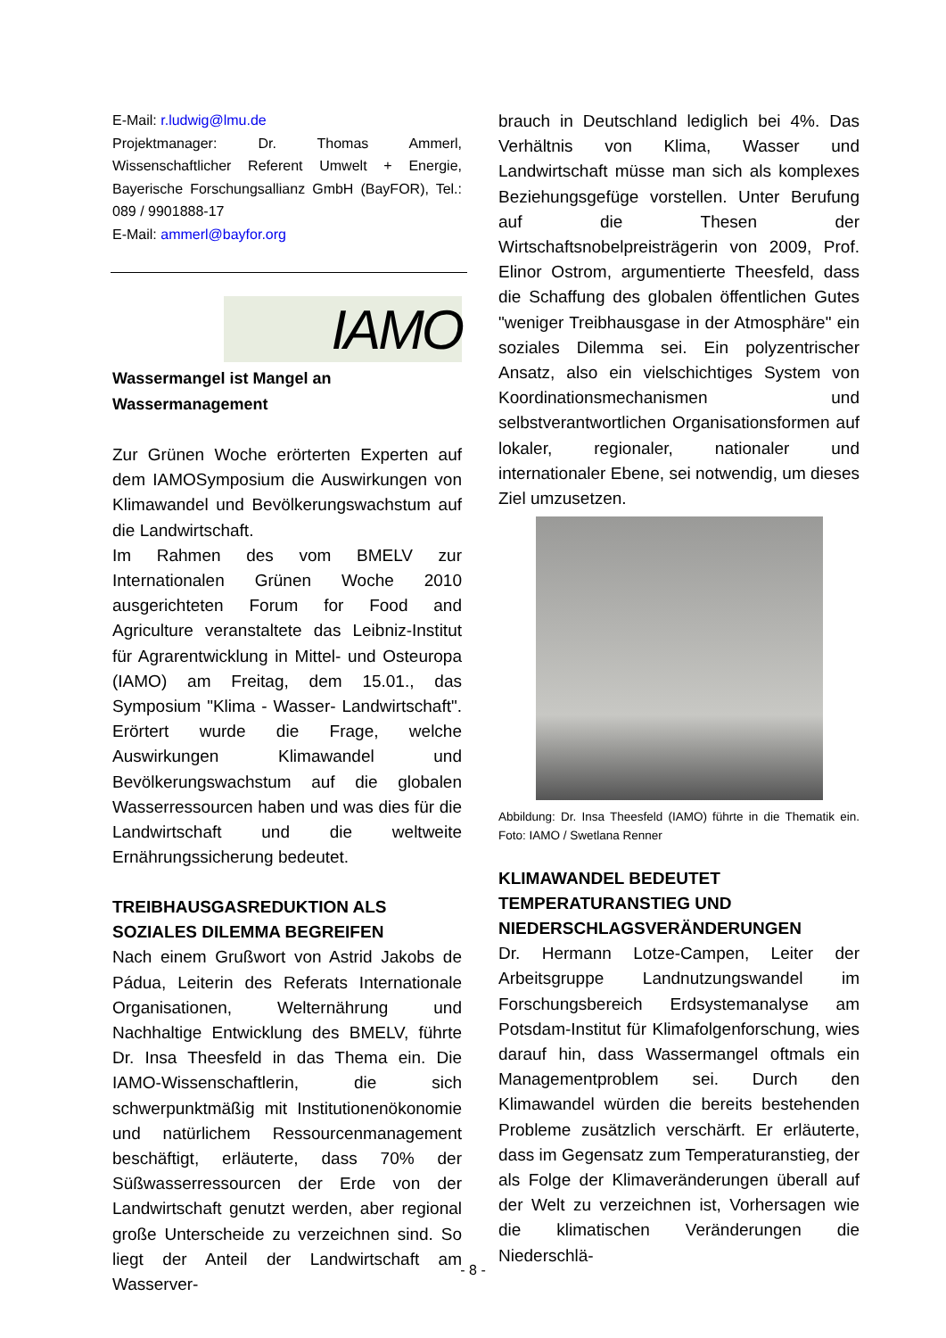E-Mail: r.ludwig@lmu.de
Projektmanager: Dr. Thomas Ammerl, Wissenschaftlicher Referent Umwelt + Energie, Bayerische Forschungsallianz GmbH (BayFOR), Tel.: 089 / 9901888-17
E-Mail: ammerl@bayfor.org
IAMO
Wassermangel ist Mangel an Wassermanagement
Zur Grünen Woche erörterten Experten auf dem IAMOSymposium die Auswirkungen von Klimawandel und Bevölkerungswachstum auf die Landwirtschaft.
Im Rahmen des vom BMELV zur Internationalen Grünen Woche 2010 ausgerichteten Forum for Food and Agriculture veranstaltete das Leibniz-Institut für Agrarentwicklung in Mittel- und Osteuropa (IAMO) am Freitag, dem 15.01., das Symposium "Klima - Wasser- Landwirtschaft". Erörtert wurde die Frage, welche Auswirkungen Klimawandel und Bevölkerungswachstum auf die globalen Wasserressourcen haben und was dies für die Landwirtschaft und die weltweite Ernährungssicherung bedeutet.
TREIBHAUSGASREDUKTION ALS SOZIALES DILEMMA BEGREIFEN
Nach einem Grußwort von Astrid Jakobs de Pádua, Leiterin des Referats Internationale Organisationen, Welternährung und Nachhaltige Entwicklung des BMELV, führte Dr. Insa Theesfeld in das Thema ein. Die IAMO-Wissenschaftlerin, die sich schwerpunktmäßig mit Institutionenökonomie und natürlichem Ressourcenmanagement beschäftigt, erläuterte, dass 70% der Süßwasserressourcen der Erde von der Landwirtschaft genutzt werden, aber regional große Unterscheide zu verzeichnen sind. So liegt der Anteil der Landwirtschaft am Wasserver-
brauch in Deutschland lediglich bei 4%. Das Verhältnis von Klima, Wasser und Landwirtschaft müsse man sich als komplexes Beziehungsgefüge vorstellen. Unter Berufung auf die Thesen der Wirtschaftsnobelpreisträgerin von 2009, Prof. Elinor Ostrom, argumentierte Theesfeld, dass die Schaffung des globalen öffentlichen Gutes "weniger Treibhausgase in der Atmosphäre" ein soziales Dilemma sei. Ein polyzentrischer Ansatz, also ein vielschichtiges System von Koordinationsmechanismen und selbstverantwortlichen Organisationsformen auf lokaler, regionaler, nationaler und internationaler Ebene, sei notwendig, um dieses Ziel umzusetzen.
Abbildung: Dr. Insa Theesfeld (IAMO) führte in die Thematik ein. Foto: IAMO / Swetlana Renner
KLIMAWANDEL BEDEUTET TEMPERATURANSTIEG UND NIEDERSCHLAGSVERÄNDERUNGEN
Dr. Hermann Lotze-Campen, Leiter der Arbeitsgruppe Landnutzungswandel im Forschungsbereich Erdsystemanalyse am Potsdam-Institut für Klimafolgenforschung, wies darauf hin, dass Wassermangel oftmals ein Managementproblem sei. Durch den Klimawandel würden die bereits bestehenden Probleme zusätzlich verschärft. Er erläuterte, dass im Gegensatz zum Temperaturanstieg, der als Folge der Klimaveränderungen überall auf der Welt zu verzeichnen ist, Vorhersagen wie die klimatischen Veränderungen die Niederschlä-
- 8 -